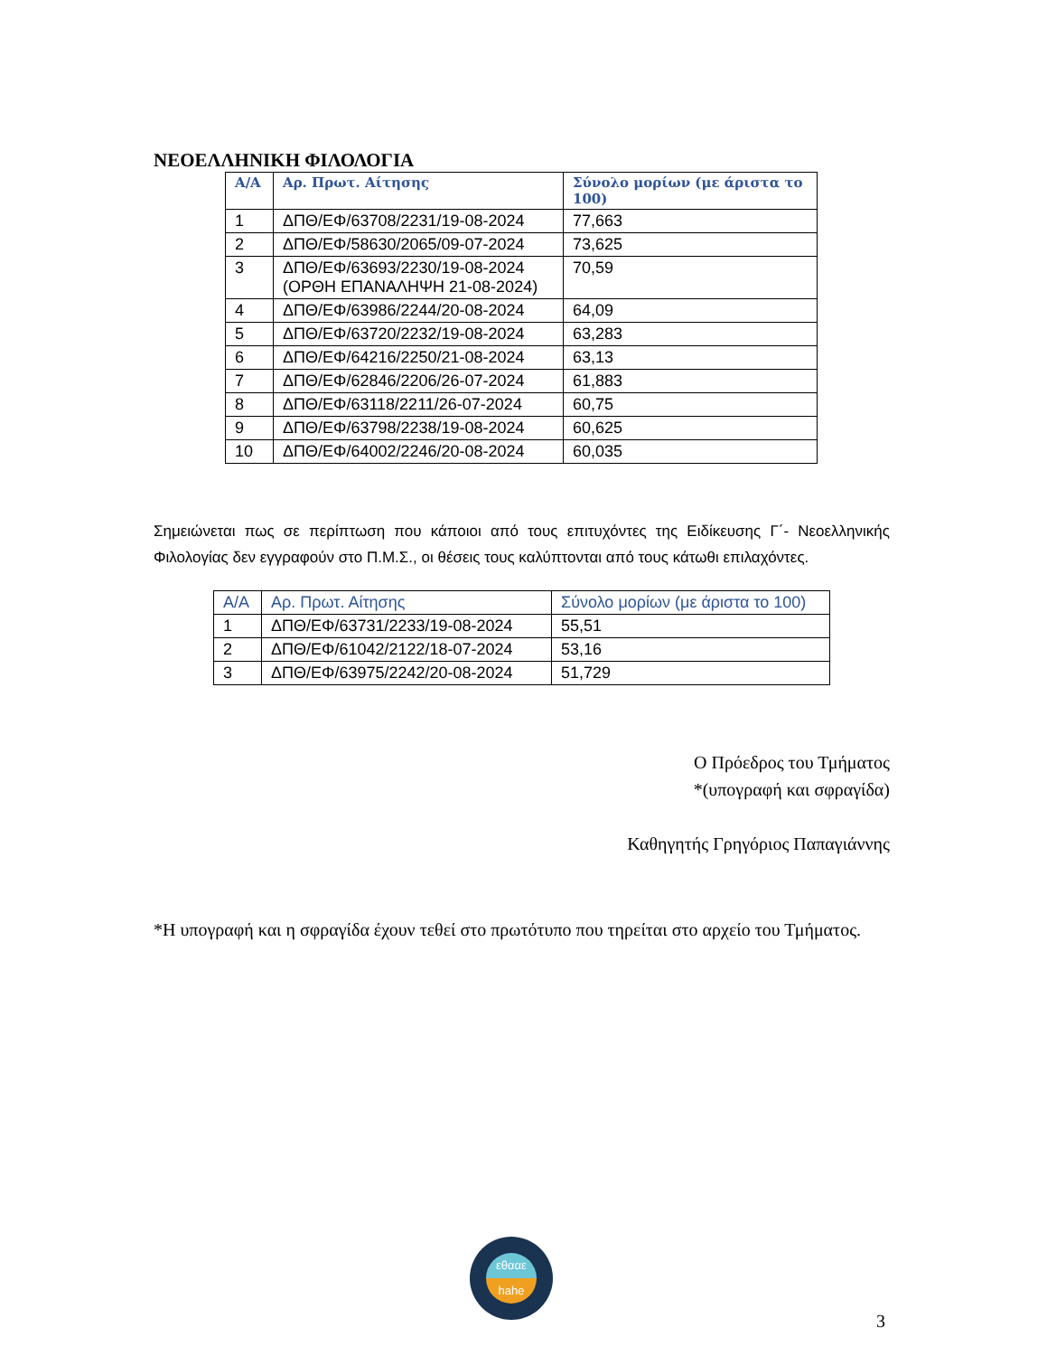ΝΕΟΕΛΛΗΝΙΚΗ ΦΙΛΟΛΟΓΙΑ
| Α/Α | Αρ. Πρωτ. Αίτησης | Σύνολο μορίων (με άριστα το 100) |
| --- | --- | --- |
| 1 | ΔΠΘ/ΕΦ/63708/2231/19-08-2024 | 77,663 |
| 2 | ΔΠΘ/ΕΦ/58630/2065/09-07-2024 | 73,625 |
| 3 | ΔΠΘ/ΕΦ/63693/2230/19-08-2024 (ΟΡΘΗ ΕΠΑΝΑΛΗΨΗ 21-08-2024) | 70,59 |
| 4 | ΔΠΘ/ΕΦ/63986/2244/20-08-2024 | 64,09 |
| 5 | ΔΠΘ/ΕΦ/63720/2232/19-08-2024 | 63,283 |
| 6 | ΔΠΘ/ΕΦ/64216/2250/21-08-2024 | 63,13 |
| 7 | ΔΠΘ/ΕΦ/62846/2206/26-07-2024 | 61,883 |
| 8 | ΔΠΘ/ΕΦ/63118/2211/26-07-2024 | 60,75 |
| 9 | ΔΠΘ/ΕΦ/63798/2238/19-08-2024 | 60,625 |
| 10 | ΔΠΘ/ΕΦ/64002/2246/20-08-2024 | 60,035 |
Σημειώνεται πως σε περίπτωση που κάποιοι από τους επιτυχόντες της Ειδίκευσης Γ΄- Νεοελληνικής Φιλολογίας δεν εγγραφούν στο Π.Μ.Σ., οι θέσεις τους καλύπτονται από τους κάτωθι επιλαχόντες.
| Α/Α | Αρ. Πρωτ. Αίτησης | Σύνολο μορίων (με άριστα το 100) |
| --- | --- | --- |
| 1 | ΔΠΘ/ΕΦ/63731/2233/19-08-2024 | 55,51 |
| 2 | ΔΠΘ/ΕΦ/61042/2122/18-07-2024 | 53,16 |
| 3 | ΔΠΘ/ΕΦ/63975/2242/20-08-2024 | 51,729 |
Ο Πρόεδρος του Τμήματος
*(υπογραφή και σφραγίδα)
Καθηγητής Γρηγόριος Παπαγιάννης
*Η υπογραφή και η σφραγίδα έχουν τεθεί στο πρωτότυπο που τηρείται στο αρχείο του Τμήματος.
εθααε
hahe
3